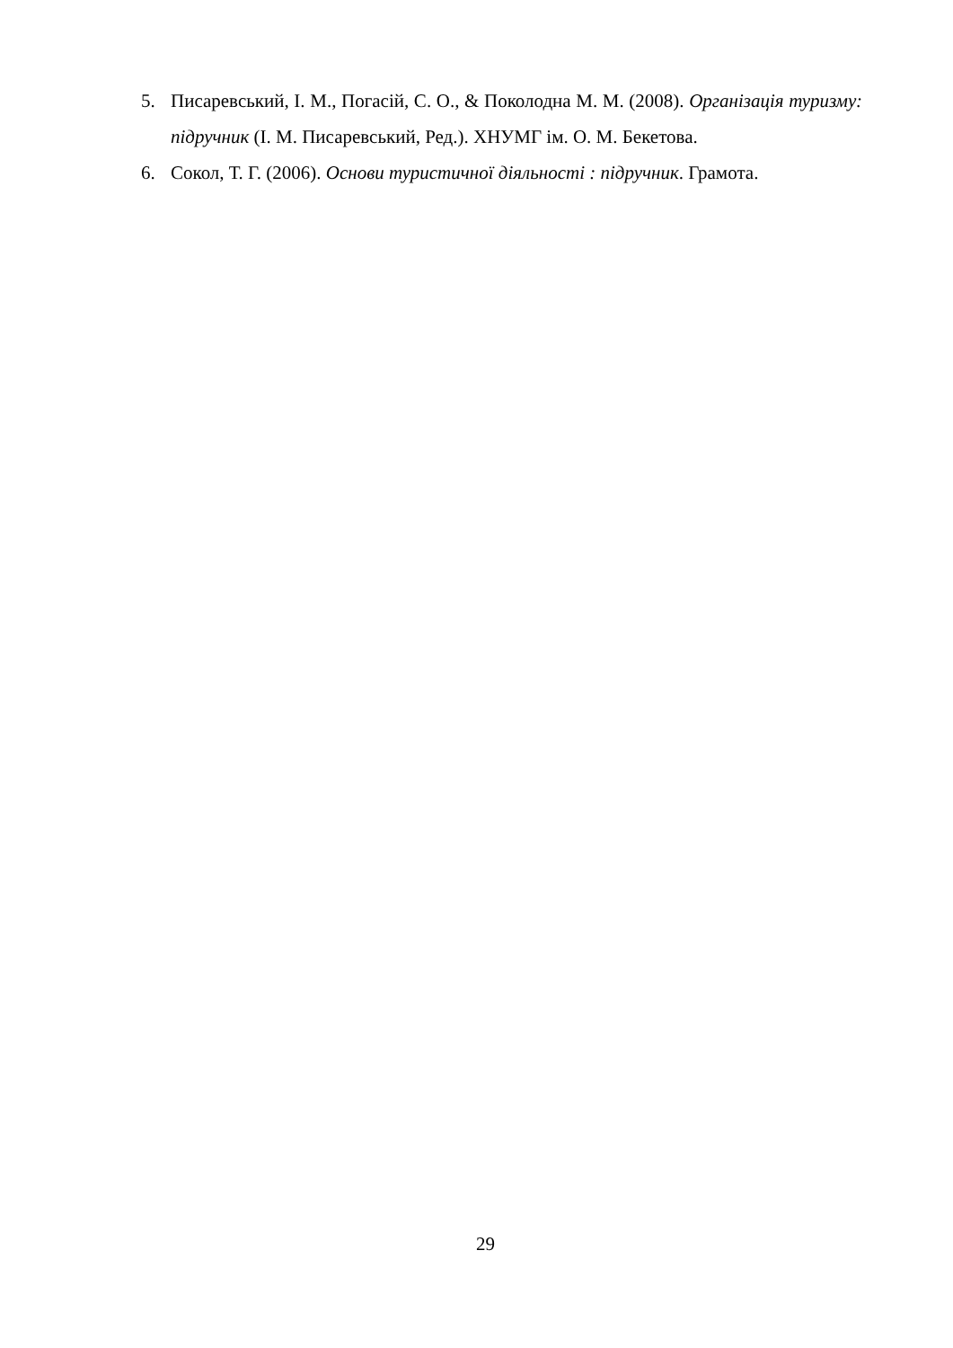5. Писаревський, І. М., Погасій, С. О., & Поколодна М. М. (2008). Організація туризму: підручник (І. М. Писаревський, Ред.). ХНУМГ ім. О. М. Бекетова.
6. Сокол, Т. Г. (2006). Основи туристичної діяльності : підручник. Грамота.
29